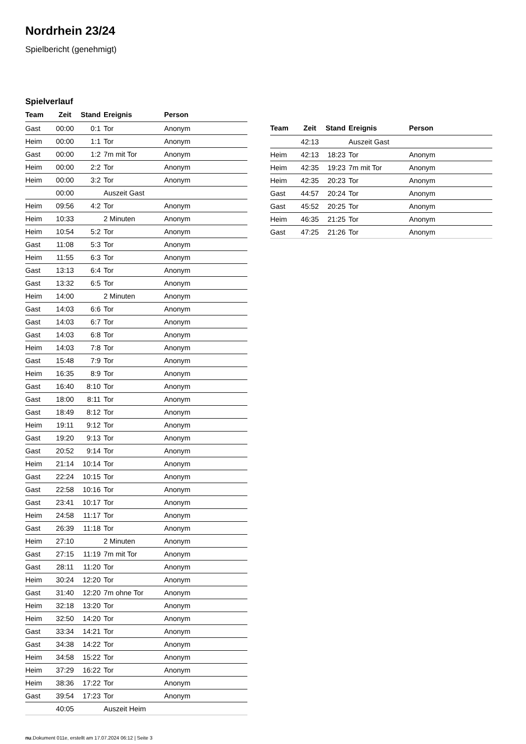Nordrhein 23/24
Spielbericht (genehmigt)
Spielverlauf
| Team | Zeit | Stand | Ereignis | Person |
| --- | --- | --- | --- | --- |
| Gast | 00:00 | 0:1 | Tor | Anonym |
| Heim | 00:00 | 1:1 | Tor | Anonym |
| Gast | 00:00 | 1:2 | 7m mit Tor | Anonym |
| Heim | 00:00 | 2:2 | Tor | Anonym |
| Heim | 00:00 | 3:2 | Tor | Anonym |
| | 00:00 | | Auszeit Gast | |
| Heim | 09:56 | 4:2 | Tor | Anonym |
| Heim | 10:33 | | 2 Minuten | Anonym |
| Heim | 10:54 | 5:2 | Tor | Anonym |
| Gast | 11:08 | 5:3 | Tor | Anonym |
| Heim | 11:55 | 6:3 | Tor | Anonym |
| Gast | 13:13 | 6:4 | Tor | Anonym |
| Gast | 13:32 | 6:5 | Tor | Anonym |
| Heim | 14:00 | | 2 Minuten | Anonym |
| Gast | 14:03 | 6:6 | Tor | Anonym |
| Gast | 14:03 | 6:7 | Tor | Anonym |
| Gast | 14:03 | 6:8 | Tor | Anonym |
| Heim | 14:03 | 7:8 | Tor | Anonym |
| Gast | 15:48 | 7:9 | Tor | Anonym |
| Heim | 16:35 | 8:9 | Tor | Anonym |
| Gast | 16:40 | 8:10 | Tor | Anonym |
| Gast | 18:00 | 8:11 | Tor | Anonym |
| Gast | 18:49 | 8:12 | Tor | Anonym |
| Heim | 19:11 | 9:12 | Tor | Anonym |
| Gast | 19:20 | 9:13 | Tor | Anonym |
| Gast | 20:52 | 9:14 | Tor | Anonym |
| Heim | 21:14 | 10:14 | Tor | Anonym |
| Gast | 22:24 | 10:15 | Tor | Anonym |
| Gast | 22:58 | 10:16 | Tor | Anonym |
| Gast | 23:41 | 10:17 | Tor | Anonym |
| Heim | 24:58 | 11:17 | Tor | Anonym |
| Gast | 26:39 | 11:18 | Tor | Anonym |
| Heim | 27:10 | | 2 Minuten | Anonym |
| Gast | 27:15 | 11:19 | 7m mit Tor | Anonym |
| Gast | 28:11 | 11:20 | Tor | Anonym |
| Heim | 30:24 | 12:20 | Tor | Anonym |
| Gast | 31:40 | 12:20 | 7m ohne Tor | Anonym |
| Heim | 32:18 | 13:20 | Tor | Anonym |
| Heim | 32:50 | 14:20 | Tor | Anonym |
| Gast | 33:34 | 14:21 | Tor | Anonym |
| Gast | 34:38 | 14:22 | Tor | Anonym |
| Heim | 34:58 | 15:22 | Tor | Anonym |
| Heim | 37:29 | 16:22 | Tor | Anonym |
| Heim | 38:36 | 17:22 | Tor | Anonym |
| Gast | 39:54 | 17:23 | Tor | Anonym |
| | 40:05 | | Auszeit Heim | |
| Team | Zeit | Stand | Ereignis | Person |
| --- | --- | --- | --- | --- |
| | 42:13 | | Auszeit Gast | |
| Heim | 42:13 | 18:23 | Tor | Anonym |
| Heim | 42:35 | 19:23 | 7m mit Tor | Anonym |
| Heim | 42:35 | 20:23 | Tor | Anonym |
| Gast | 44:57 | 20:24 | Tor | Anonym |
| Gast | 45:52 | 20:25 | Tor | Anonym |
| Heim | 46:35 | 21:25 | Tor | Anonym |
| Gast | 47:25 | 21:26 | Tor | Anonym |
nu.Dokument 011e, erstellt am 17.07.2024 06:12 | Seite 3